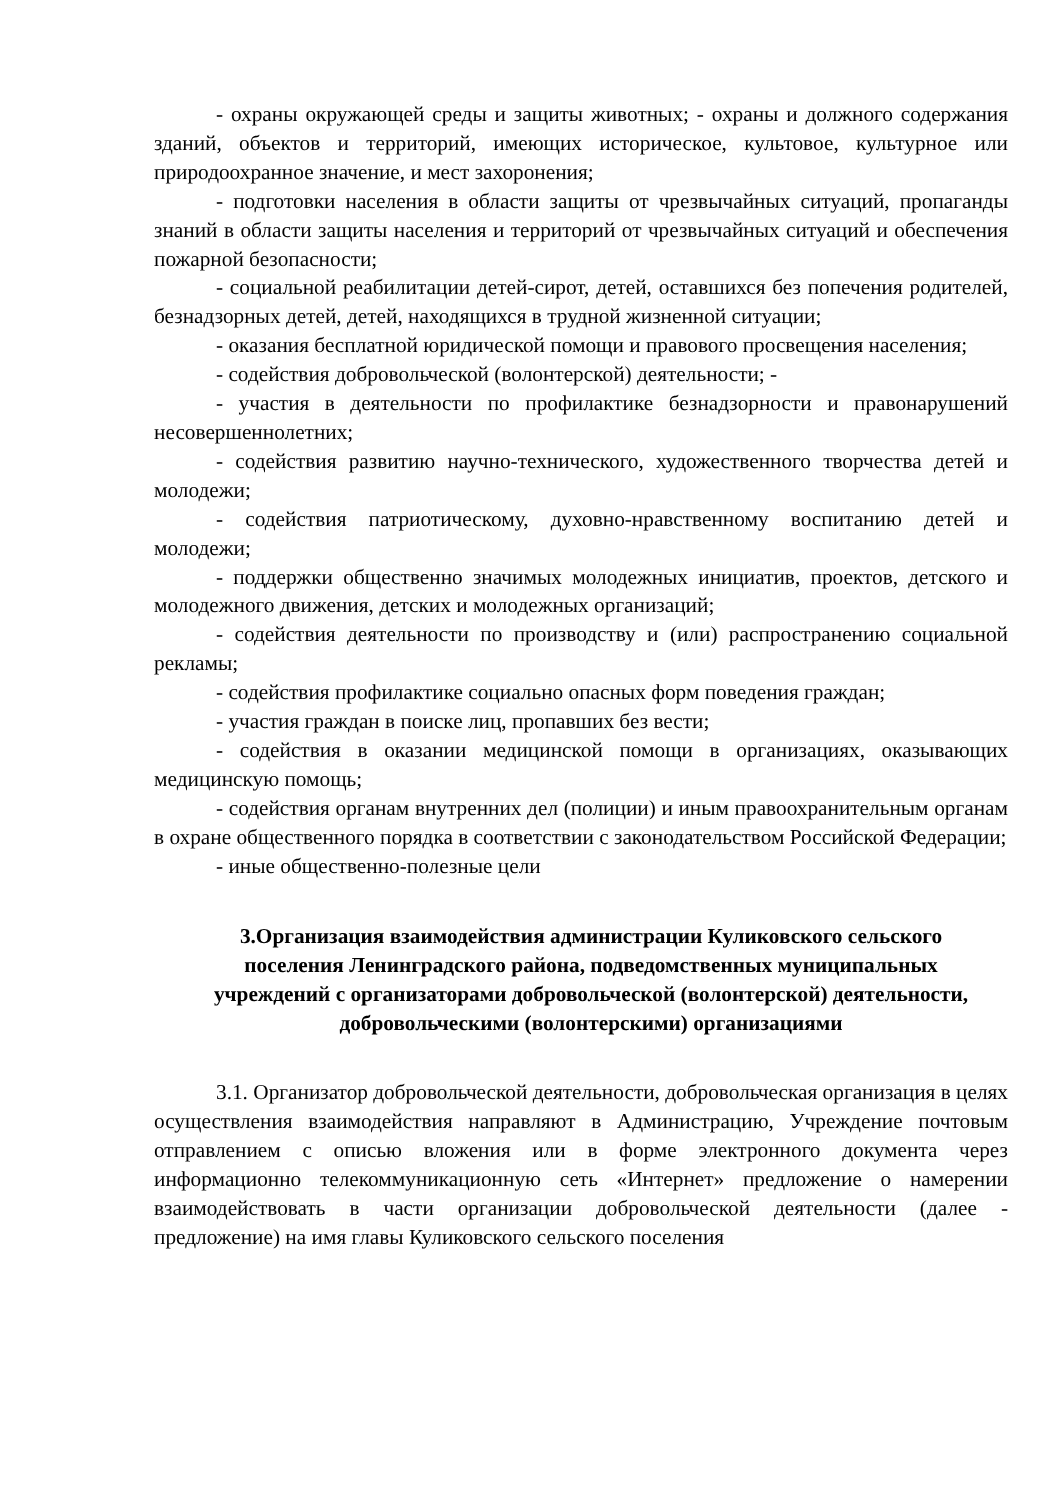- охраны окружающей среды и защиты животных; - охраны и должного содержания зданий, объектов и территорий, имеющих историческое, культовое, культурное или природоохранное значение, и мест захоронения;
- подготовки населения в области защиты от чрезвычайных ситуаций, пропаганды знаний в области защиты населения и территорий от чрезвычайных ситуаций и обеспечения пожарной безопасности;
- социальной реабилитации детей-сирот, детей, оставшихся без попечения родителей, безнадзорных детей, детей, находящихся в трудной жизненной ситуации;
- оказания бесплатной юридической помощи и правового просвещения населения;
- содействия добровольческой (волонтерской) деятельности; -
- участия в деятельности по профилактике безнадзорности и правонарушений несовершеннолетних;
- содействия развитию научно-технического, художественного творчества детей и молодежи;
- содействия патриотическому, духовно-нравственному воспитанию детей и молодежи;
- поддержки общественно значимых молодежных инициатив, проектов, детского и молодежного движения, детских и молодежных организаций;
- содействия деятельности по производству и (или) распространению социальной рекламы;
- содействия профилактике социально опасных форм поведения граждан;
- участия граждан в поиске лиц, пропавших без вести;
- содействия в оказании медицинской помощи в организациях, оказывающих медицинскую помощь;
- содействия органам внутренних дел (полиции) и иным правоохранительным органам в охране общественного порядка в соответствии с законодательством Российской Федерации;
- иные общественно-полезные цели
3.Организация взаимодействия администрации Куликовского сельского поселения Ленинградского района, подведомственных муниципальных учреждений с организаторами добровольческой (волонтерской) деятельности, добровольческими (волонтерскими) организациями
3.1. Организатор добровольческой деятельности, добровольческая организация в целях осуществления взаимодействия направляют в Администрацию, Учреждение почтовым отправлением с описью вложения или в форме электронного документа через информационно телекоммуникационную сеть «Интернет» предложение о намерении взаимодействовать в части организации добровольческой деятельности (далее - предложение) на имя главы Куликовского сельского поселения